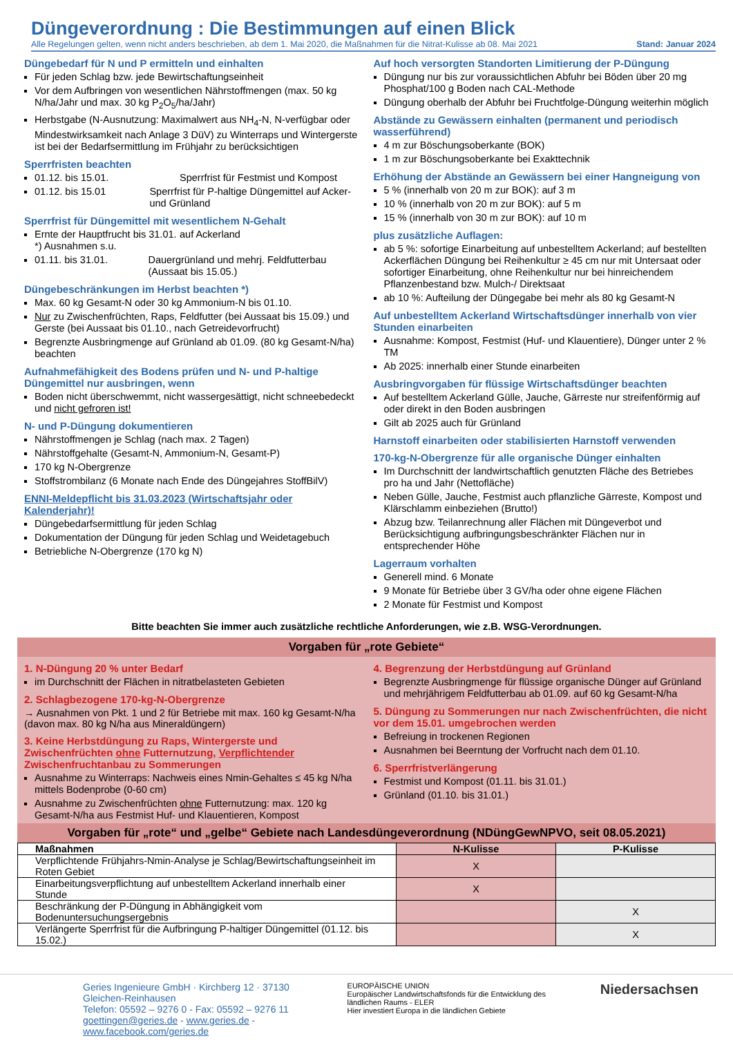Düngeverordnung : Die Bestimmungen auf einen Blick
Alle Regelungen gelten, wenn nicht anders beschrieben, ab dem 1. Mai 2020, die Maßnahmen für die Nitrat-Kulisse ab 08. Mai 2021 Stand: Januar 2024
Düngebedarf für N und P ermitteln und einhalten
Für jeden Schlag bzw. jede Bewirtschaftungseinheit
Vor dem Aufbringen von wesentlichen Nährstoffmengen (max. 50 kg N/ha/Jahr und max. 30 kg P<sub>2</sub>O<sub>5</sub>/ha/Jahr)
Herbstgabe (N-Ausnutzung: Maximalwert aus NH<sub>4</sub>-N, N-verfügbar oder Mindestwirksamkeit nach Anlage 3 DüV) zu Winterraps und Wintergerste ist bei der Bedarfsermittlung im Frühjahr zu berücksichtigen
Sperrfristen beachten
01.12. bis 15.01. Sperrfrist für Festmist und Kompost
01.12. bis 15.01 Sperrfrist für P-haltige Düngemittel auf Acker- und Grünland
Sperrfrist für Düngemittel mit wesentlichem N-Gehalt
Ernte der Hauptfrucht bis 31.01. *) Ausnahmen s.u.
auf Ackerland
01.11. bis 31.01. Dauergrünland und mehrj. Feldfutterbau (Aussaat bis 15.05.)
Düngebeschränkungen im Herbst beachten *)
Max. 60 kg Gesamt-N oder 30 kg Ammonium-N bis 01.10.
Nur zu Zwischenfrüchten, Raps, Feldfutter (bei Aussaat bis 15.09.) und Gerste (bei Aussaat bis 01.10., nach Getreidevorfrucht)
Begrenzte Ausbringmenge auf Grünland ab 01.09. (80 kg Gesamt-N/ha) beachten
Aufnahmefähigkeit des Bodens prüfen und N- und P-haltige Düngemittel nur ausbringen, wenn
Boden nicht überschwemmt, nicht wassergesättigt, nicht schneebedeckt und nicht gefroren ist!
N- und P-Düngung dokumentieren
Nährstoffmengen je Schlag (nach max. 2 Tagen)
Nährstoffgehalte (Gesamt-N, Ammonium-N, Gesamt-P)
170 kg N-Obergrenze
Stoffstrombilanz (6 Monate nach Ende des Düngejahres StoffBilV)
ENNI-Meldepflicht bis 31.03.2023 (Wirtschaftsjahr oder Kalenderjahr)!
Düngebedarfsermittlung für jeden Schlag
Dokumentation der Düngung für jeden Schlag und Weidetagebuch
Betriebliche N-Obergrenze (170 kg N)
Auf hoch versorgten Standorten Limitierung der P-Düngung
Düngung nur bis zur voraussichtlichen Abfuhr bei Böden über 20 mg Phosphat/100 g Boden nach CAL-Methode
Düngung oberhalb der Abfuhr bei Fruchtfolge-Düngung weiterhin möglich
Abstände zu Gewässern einhalten (permanent und periodisch wasserführend)
4 m zur Böschungsoberkante (BOK)
1 m zur Böschungsoberkante bei Exakttechnik
Erhöhung der Abstände an Gewässern bei einer Hangneigung von
5 % (innerhalb von 20 m zur BOK): auf 3 m
10 % (innerhalb von 20 m zur BOK): auf 5 m
15 % (innerhalb von 30 m zur BOK): auf 10 m
plus zusätzliche Auflagen:
ab 5 %: sofortige Einarbeitung auf unbestelltem Ackerland; auf bestellten Ackerflächen Düngung bei Reihenkultur ≥ 45 cm nur mit Untersaat oder sofortiger Einarbeitung, ohne Reihenkultur nur bei hinreichendem Pflanzenbestand bzw. Mulch-/ Direktsaat
ab 10 %: Aufteilung der Düngegabe bei mehr als 80 kg Gesamt-N
Auf unbestelltem Ackerland Wirtschaftsdünger innerhalb von vier Stunden einarbeiten
Ausnahme: Kompost, Festmist (Huf- und Klauentiere), Dünger unter 2 % TM
Ab 2025: innerhalb einer Stunde einarbeiten
Ausbringvorgaben für flüssige Wirtschaftsdünger beachten
Auf bestelltem Ackerland Gülle, Jauche, Gärreste nur streifenförmig auf oder direkt in den Boden ausbringen
Gilt ab 2025 auch für Grünland
Harnstoff einarbeiten oder stabilisierten Harnstoff verwenden
170-kg-N-Obergrenze für alle organische Dünger einhalten
Im Durchschnitt der landwirtschaftlich genutzten Fläche des Betriebes pro ha und Jahr (Nettofläche)
Neben Gülle, Jauche, Festmist auch pflanzliche Gärreste, Kompost und Klärschlamm einbeziehen (Brutto!)
Abzug bzw. Teilanrechnung aller Flächen mit Düngeverbot und Berücksichtigung aufbringungsbeschränkter Flächen nur in entsprechender Höhe
Lagerraum vorhalten
Generell mind. 6 Monate
9 Monate für Betriebe über 3 GV/ha oder ohne eigene Flächen
2 Monate für Festmist und Kompost
Bitte beachten Sie immer auch zusätzliche rechtliche Anforderungen, wie z.B. WSG-Verordnungen.
Vorgaben für „rote Gebiete“
1. N-Düngung 20 % unter Bedarf
im Durchschnitt der Flächen in nitratbelasteten Gebieten
2. Schlagbezogene 170-kg-N-Obergrenze
→ Ausnahmen von Pkt. 1 und 2 für Betriebe mit max. 160 kg Gesamt-N/ha (davon max. 80 kg N/ha aus Mineraldüngern)
3. Keine Herbstdüngung zu Raps, Wintergerste und Zwischenfrüchten ohne Futternutzung, Verpflichtender Zwischenfruchtanbau zu Sommerungen
Ausnahme zu Winterraps: Nachweis eines Nmin-Gehaltes ≤ 45 kg N/ha mittels Bodenprobe (0-60 cm)
Ausnahme zu Zwischenfrüchten ohne Futternutzung: max. 120 kg Gesamt-N/ha aus Festmist Huf- und Klauentieren, Kompost
4. Begrenzung der Herbstdüngung auf Grünland
Begrenzte Ausbringmenge für flüssige organische Dünger auf Grünland und mehrjährigem Feldfutterbau ab 01.09. auf 60 kg Gesamt-N/ha
5. Düngung zu Sommerungen nur nach Zwischenfrüchten, die nicht vor dem 15.01. umgebrochen werden
Befreiung in trockenen Regionen
Ausnahmen bei Beerntung der Vorfrucht nach dem 01.10.
6. Sperrfristverlängerung
Festmist und Kompost (01.11. bis 31.01.)
Grünland (01.10. bis 31.01.)
Vorgaben für „rote“ und „gelbe“ Gebiete nach Landesdüngeverordnung (NDüngGewNPVO, seit 08.05.2021)
| Maßnahmen | N-Kulisse | P-Kulisse |
| --- | --- | --- |
| Verpflichtende Frühjahrs-Nmin-Analyse je Schlag/Bewirtschaftungseinheit im Roten Gebiet | X | |
| Einarbeitungsverpflichtung auf unbestelltem Ackerland innerhalb einer Stunde | X | |
| Beschränkung der P-Düngung in Abhängigkeit vom Bodenuntersuchungsergebnis | | X |
| Verlängerte Sperrfrist für die Aufbringung P-haltiger Düngemittel (01.12. bis 15.02.) | | X |
Geries Ingenieure GmbH · Kirchberg 12 · 37130 Gleichen-Reinhausen
Telefon: 05592 – 9276 0 - Fax: 05592 – 9276 11
goettingen@geries.de - www.geries.de - www.facebook.com/geries.de
EUROPÄISCHE UNION
Europäischer Landwirtschaftsfonds für die Entwicklung des ländlichen Raums - ELER
Hier investiert Europa in die ländlichen Gebiete
Niedersachsen